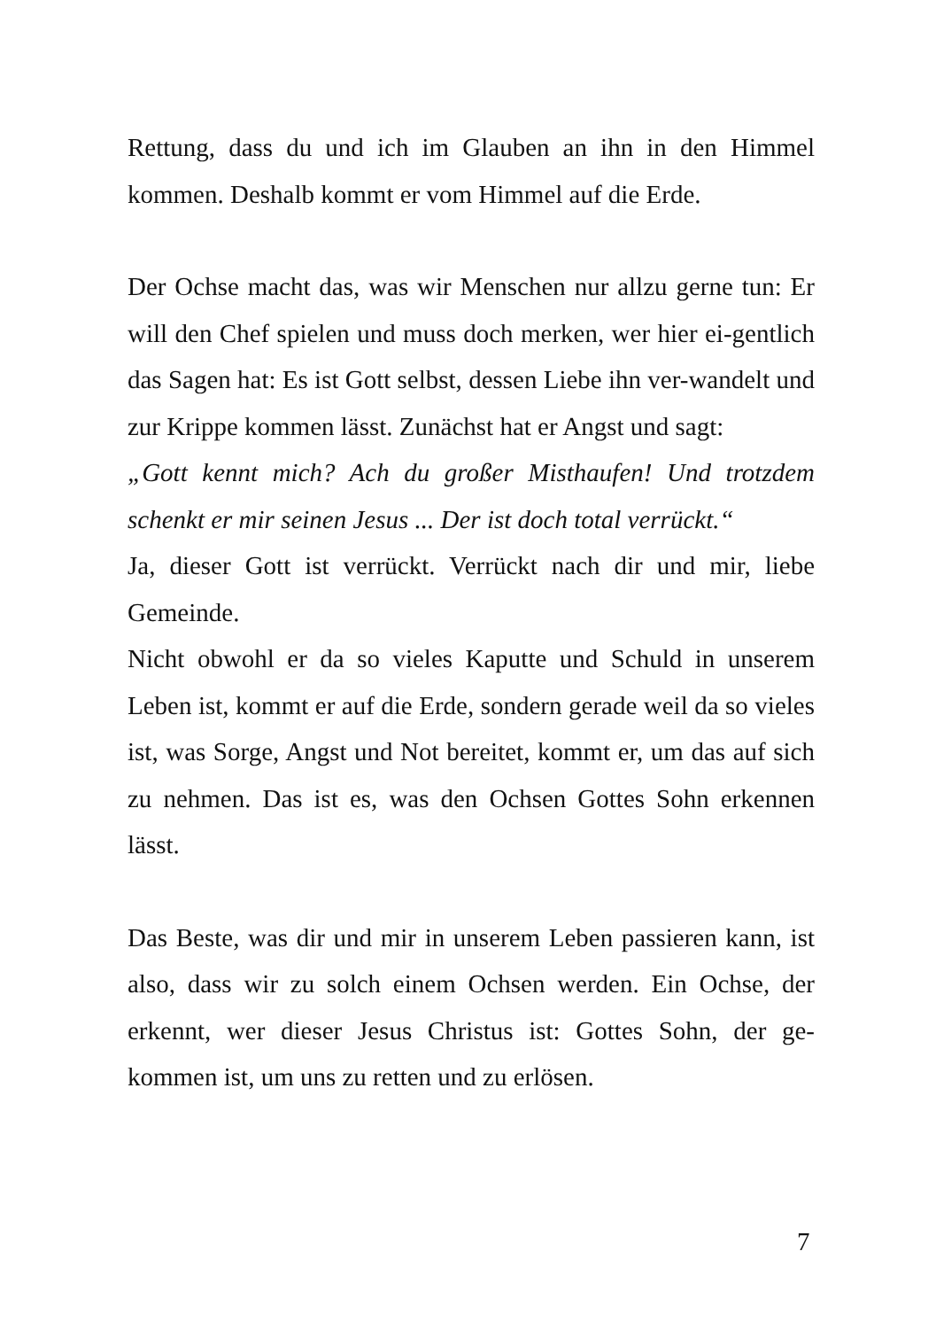Rettung, dass du und ich im Glauben an ihn in den Himmel kommen. Deshalb kommt er vom Himmel auf die Erde.
Der Ochse macht das, was wir Menschen nur allzu gerne tun: Er will den Chef spielen und muss doch merken, wer hier ei-gentlich das Sagen hat: Es ist Gott selbst, dessen Liebe ihn ver-wandelt und zur Krippe kommen lässt. Zunächst hat er Angst und sagt:
„Gott kennt mich? Ach du großer Misthaufen! Und trotzdem schenkt er mir seinen Jesus ... Der ist doch total verrückt.“
Ja, dieser Gott ist verrückt. Verrückt nach dir und mir, liebe Gemeinde.
Nicht obwohl er da so vieles Kaputte und Schuld in unserem Leben ist, kommt er auf die Erde, sondern gerade weil da so vieles ist, was Sorge, Angst und Not bereitet, kommt er, um das auf sich zu nehmen. Das ist es, was den Ochsen Gottes Sohn erkennen lässt.
Das Beste, was dir und mir in unserem Leben passieren kann, ist also, dass wir zu solch einem Ochsen werden. Ein Ochse, der erkennt, wer dieser Jesus Christus ist: Gottes Sohn, der ge-kommen ist, um uns zu retten und zu erlösen.
7